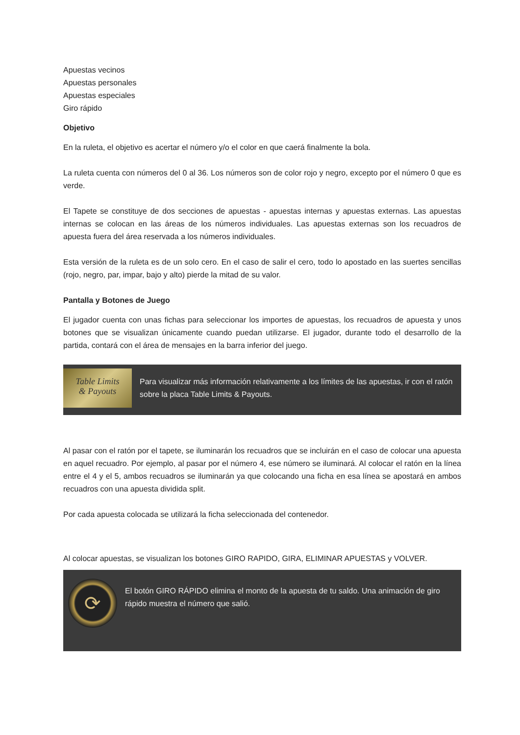Apuestas vecinos
Apuestas personales
Apuestas especiales
Giro rápido
Objetivo
En la ruleta, el objetivo es acertar el número y/o el color en que caerá finalmente la bola.
La ruleta cuenta con números del 0 al 36. Los números son de color rojo y negro, excepto por el número 0 que es verde.
El Tapete se constituye de dos secciones de apuestas - apuestas internas y apuestas externas. Las apuestas internas se colocan en las áreas de los números individuales. Las apuestas externas son los recuadros de apuesta fuera del área reservada a los números individuales.
Esta versión de la ruleta es de un solo cero. En el caso de salir el cero, todo lo apostado en las suertes sencillas (rojo, negro, par, impar, bajo y alto) pierde la mitad de su valor.
Pantalla y Botones de Juego
El jugador cuenta con unas fichas para seleccionar los importes de apuestas, los recuadros de apuesta y unos botones que se visualizan únicamente cuando puedan utilizarse. El jugador, durante todo el desarrollo de la partida, contará con el área de mensajes en la barra inferior del juego.
Table Limits
& Payouts
Para visualizar más información relativamente a los límites de las apuestas, ir con el ratón sobre la placa Table Limits & Payouts.
Al pasar con el ratón por el tapete, se iluminarán los recuadros que se incluirán en el caso de colocar una apuesta en aquel recuadro. Por ejemplo, al pasar por el número 4, ese número se iluminará. Al colocar el ratón en la línea entre el 4 y el 5, ambos recuadros se iluminarán ya que colocando una ficha en esa línea se apostará en ambos recuadros con una apuesta dividida split.
Por cada apuesta colocada se utilizará la ficha seleccionada del contenedor.
Al colocar apuestas, se visualizan los botones GIRO RAPIDO, GIRA, ELIMINAR APUESTAS y VOLVER.
⟳
El botón GIRO RÁPIDO elimina el monto de la apuesta de tu saldo. Una animación de giro rápido muestra el número que salió.